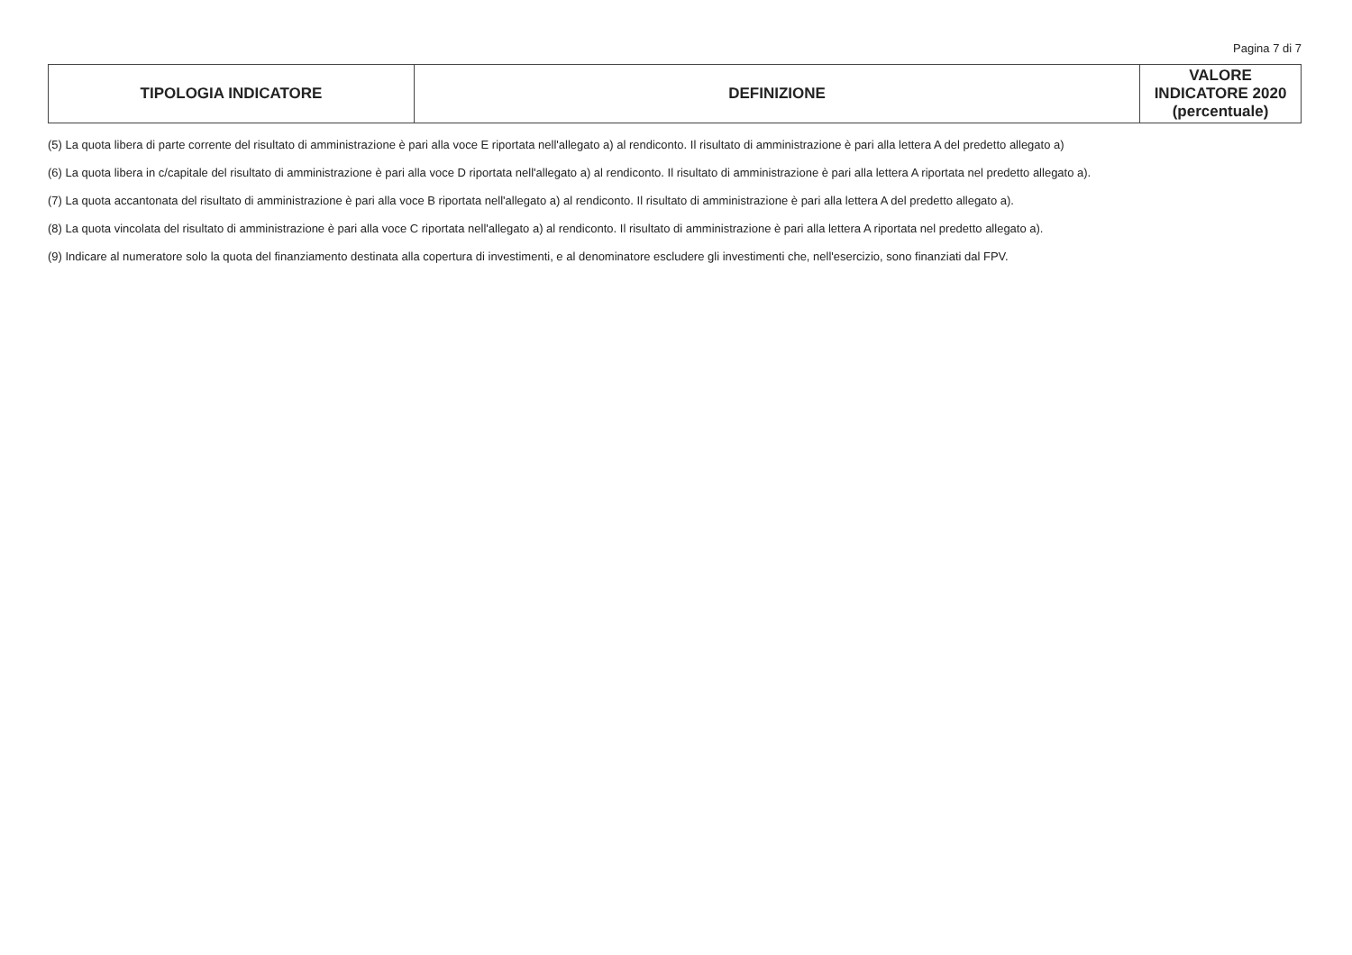Pagina 7 di 7
| TIPOLOGIA INDICATORE | DEFINIZIONE | VALORE INDICATORE 2020 (percentuale) |
| --- | --- | --- |
(5) La quota libera di parte corrente del risultato di amministrazione è pari alla voce E riportata nell'allegato a) al rendiconto. Il risultato di amministrazione è pari alla lettera A del predetto allegato a)
(6) La quota libera in c/capitale del risultato di amministrazione è pari alla voce D riportata nell'allegato a) al rendiconto. Il risultato di amministrazione è pari alla lettera A riportata nel predetto allegato a).
(7) La quota accantonata del risultato di amministrazione è pari alla voce B riportata nell'allegato a) al rendiconto. Il risultato di amministrazione è pari alla lettera A del predetto allegato a).
(8) La quota vincolata del risultato di amministrazione è pari alla voce C riportata nell'allegato a) al rendiconto. Il risultato di amministrazione è pari alla lettera A riportata nel predetto allegato a).
(9) Indicare al numeratore solo la quota del finanziamento destinata alla copertura di investimenti, e al denominatore escludere gli investimenti che, nell'esercizio, sono finanziati dal FPV.